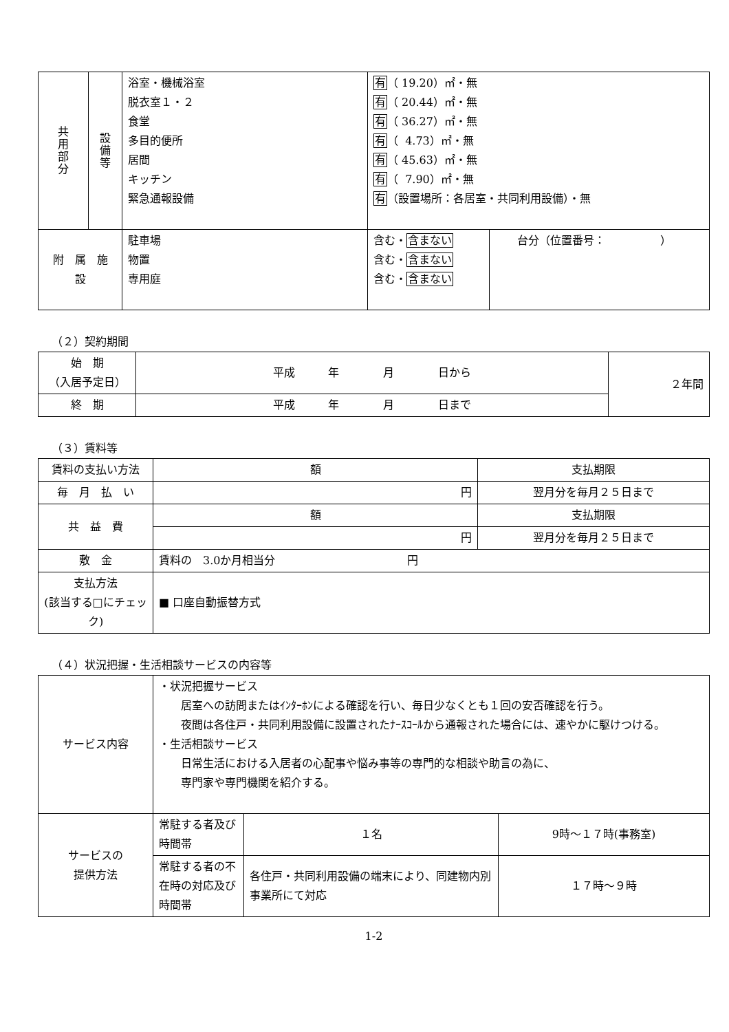| 共 用 部 分 | 設 備 等 | 浴室・機械浴室 脱衣室１・２ 食堂 多目的便所 居間 キッチン 緊急通報設備 | 有 （ 19.20）㎡・無 有 （ 20.44）㎡・無 有 （ 36.27）㎡・無 有 （ 4.73）㎡・無 有 （ 45.63）㎡・無 有 （ 7.90）㎡・無 有 （設置場所：各居室・共同利用設備）・無 | |
| 附 属 施 設 | | 駐車場 物置 専用庭 | 含む・ 含まない 含む・ 含まない 含む・ 含まない | 台分（位置番号： ） |
（２）契約期間
| 始 期 （入居予定日） | 平成 年 月 日から | ２年間 |
| 終 期 | 平成 年 月 日まで | |
（３）賃料等
| 賃料の支払い方法 | 額 | 支払期限 |
| 毎 月 払 い | 円 | 翌月分を毎月２５日まで |
| 共 益 費 | 額 | 支払期限 |
| | 円 | 翌月分を毎月２５日まで |
| 敷 金 | 賃料の 3.0か月相当分 円 | |
| 支払方法 (該当する□にチェック) | ■ 口座自動振替方式 | |
（４）状況把握・生活相談サービスの内容等
| サービス内容 | ・状況把握サービス 居室への訪問またはｲﾝﾀｰﾎﾝによる確認を行い、毎日少なくとも１回の安否確認を行う。 夜間は各住戸・共同利用設備に設置されたﾅｰｽｺｰﾙから通報された場合には、速やかに駆けつける。 ・生活相談サービス 日常生活における入居者の心配事や悩み事等の専門的な相談や助言の為に、 専門家や専門機関を紹介する。 | | |
| サービスの 提供方法 | 常駐する者及び時間帯 | １名 | 9時～１７時(事務室) |
| | 常駐する者の不在時の対応及び時間帯 | 各住戸・共同利用設備の端末により、同建物内別事業所にて対応 | １７時～９時 |
1-2